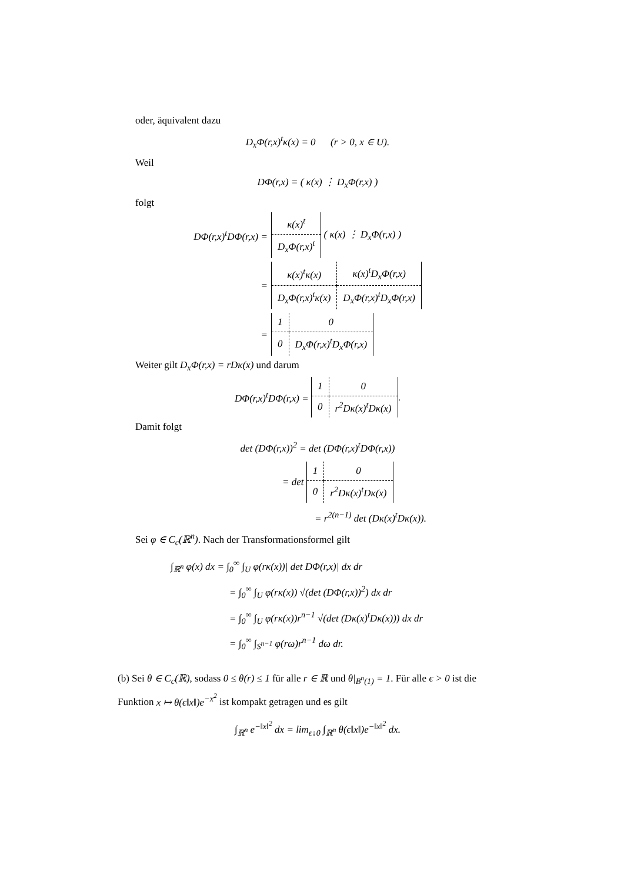oder, äquivalent dazu
D<sub>x</sub>Φ(r,x)<sup>t</sup>κ(x) = 0 (r > 0, x ∈ U).
Weil
DΦ(r,x) = ( κ(x) ⋮ D<sub>x</sub>Φ(r,x) )
folgt
DΦ(r,x)<sup>t</sup>DΦ(r,x) =
| κ(x)<sup>t</sup> |
| D<sub>x</sub>Φ(r,x)<sup>t</sup> |
( κ(x) ⋮ D<sub>x</sub>Φ(r,x) )
=
| κ(x)<sup>t</sup>κ(x) | κ(x)<sup>t</sup>D<sub>x</sub>Φ(r,x) |
| D<sub>x</sub>Φ(r,x)<sup>t</sup>κ(x) | D<sub>x</sub>Φ(r,x)<sup>t</sup>D<sub>x</sub>Φ(r,x) |
=
| 1 | 0 |
| 0 | D<sub>x</sub>Φ(r,x)<sup>t</sup>D<sub>x</sub>Φ(r,x) |
Weiter gilt D<sub>x</sub>Φ(r,x) = rDκ(x) und darum
DΦ(r,x)<sup>t</sup>DΦ(r,x) =
| 1 | 0 |
| 0 | r<sup>2</sup>Dκ(x)<sup>t</sup>Dκ(x) |
.
Damit folgt
det (DΦ(r,x))<sup>2</sup> = det (DΦ(r,x)<sup>t</sup>DΦ(r,x))
= det
| 1 | 0 |
| 0 | r<sup>2</sup>Dκ(x)<sup>t</sup>Dκ(x) |
= r<sup>2(n−1)</sup> det (Dκ(x)<sup>t</sup>Dκ(x)).
Sei φ ∈ C<sub>c</sub>(ℝ<sup>n</sup>). Nach der Transformationsformel gilt
∫<sub>ℝ<sup>n</sup></sub> φ(x) dx = ∫<sub>0</sub><sup>∞</sup> ∫<sub>U</sub> φ(rκ(x))| det DΦ(r,x)| dx dr
= ∫<sub>0</sub><sup>∞</sup> ∫<sub>U</sub> φ(rκ(x)) √(det (DΦ(r,x))<sup>2</sup>) dx dr
= ∫<sub>0</sub><sup>∞</sup> ∫<sub>U</sub> φ(rκ(x))r<sup>n−1</sup> √(det (Dκ(x)<sup>t</sup>Dκ(x))) dx dr
= ∫<sub>0</sub><sup>∞</sup> ∫<sub>S<sup>n−1</sup></sub> φ(rω)r<sup>n−1</sup> dω dr.
(b) Sei θ ∈ C<sub>c</sub>(ℝ), sodass 0 ≤ θ(r) ≤ 1 für alle r ∈ ℝ und θ|<sub>B<sup>n</sup>(1)</sub> = 1. Für alle ϵ > 0 ist die Funktion x ↦ θ(ϵ‖x‖)e<sup>−x<sup>2</sup></sup> ist kompakt getragen und es gilt
∫<sub>ℝ<sup>n</sup></sub> e<sup>−‖x‖<sup>2</sup></sup> dx = lim<sub>ϵ↓0</sub> ∫<sub>ℝ<sup>n</sup></sub> θ(ϵ‖x‖)e<sup>−‖x‖<sup>2</sup></sup> dx.